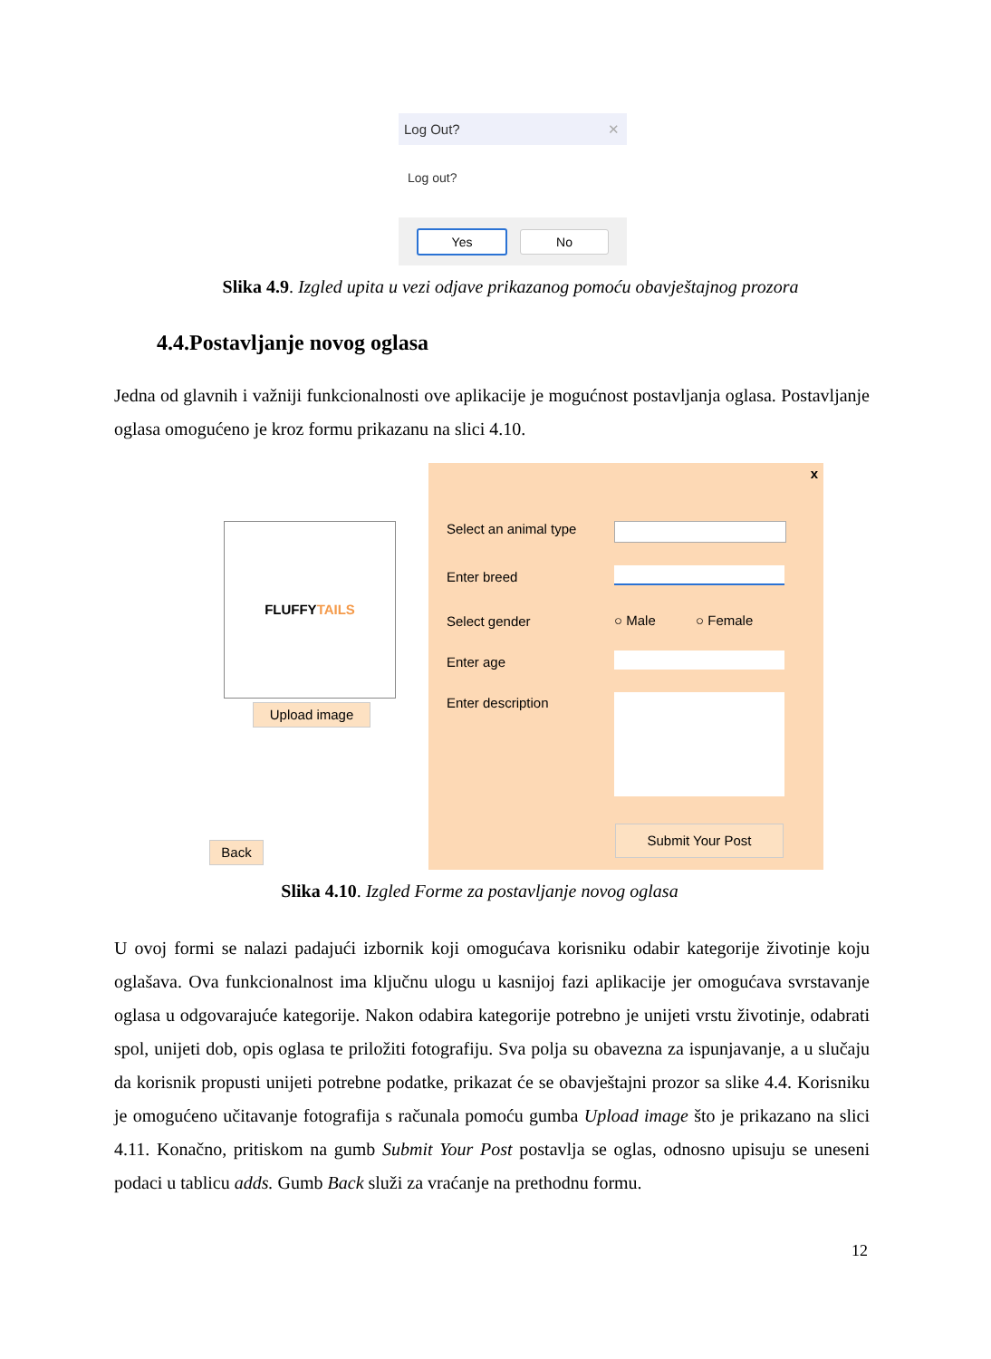Log Out? ✕
Log out?
Yes No
Slika 4.9. Izgled upita u vezi odjave prikazanog pomoću obavještajnog prozora
4.4.Postavljanje novog oglasa
Jedna od glavnih i važniji funkcionalnosti ove aplikacije je mogućnost postavljanja oglasa. Postavljanje oglasa omogućeno je kroz formu prikazanu na slici 4.10.
FLUFFYTAILS
Upload image
Back
x
Select an animal type
Enter breed
Select gender ○ Male ○ Female
Enter age
Enter description
Submit Your Post
Slika 4.10. Izgled Forme za postavljanje novog oglasa
U ovoj formi se nalazi padajući izbornik koji omogućava korisniku odabir kategorije životinje koju oglašava. Ova funkcionalnost ima ključnu ulogu u kasnijoj fazi aplikacije jer omogućava svrstavanje oglasa u odgovarajuće kategorije. Nakon odabira kategorije potrebno je unijeti vrstu životinje, odabrati spol, unijeti dob, opis oglasa te priložiti fotografiju. Sva polja su obavezna za ispunjavanje, a u slučaju da korisnik propusti unijeti potrebne podatke, prikazat će se obavještajni prozor sa slike 4.4. Korisniku je omogućeno učitavanje fotografija s računala pomoću gumba Upload image što je prikazano na slici 4.11. Konačno, pritiskom na gumb Submit Your Post postavlja se oglas, odnosno upisuju se uneseni podaci u tablicu adds. Gumb Back služi za vraćanje na prethodnu formu.
12